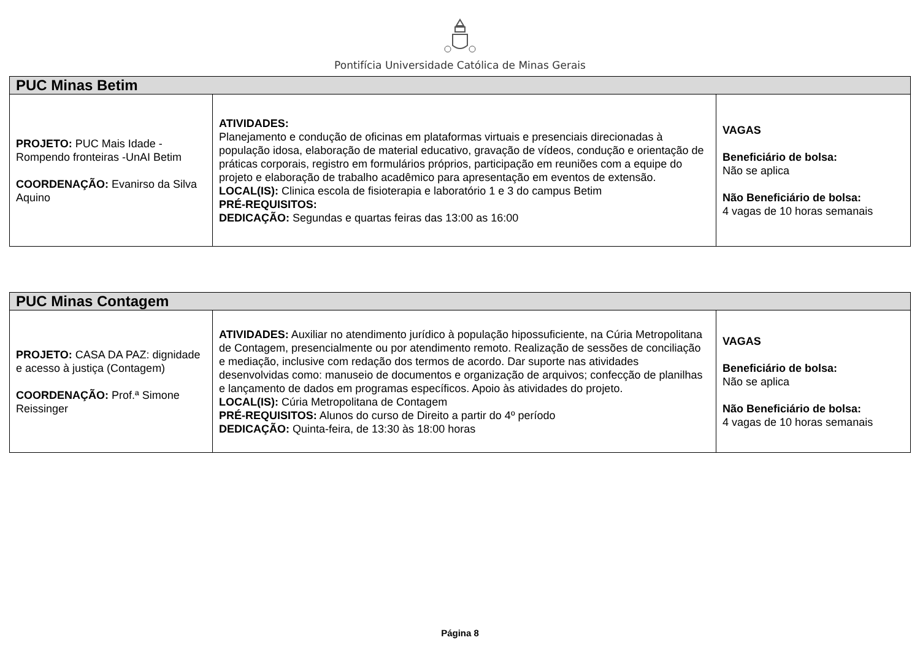Pontifícia Universidade Católica de Minas Gerais
| PUC Minas Betim | | |
| --- | --- | --- |
| PROJETO: PUC Mais Idade - Rompendo fronteiras -UnAI Betim COORDENAÇÃO: Evanirso da Silva Aquino | ATIVIDADES: Planejamento e condução de oficinas em plataformas virtuais e presenciais direcionadas à população idosa, elaboração de material educativo, gravação de vídeos, condução e orientação de práticas corporais, registro em formulários próprios, participação em reuniões com a equipe do projeto e elaboração de trabalho acadêmico para apresentação em eventos de extensão. LOCAL(IS): Clinica escola de fisioterapia e laboratório 1 e 3 do campus Betim PRÉ-REQUISITOS: DEDICAÇÃO: Segundas e quartas feiras das 13:00 as 16:00 | VAGAS Beneficiário de bolsa: Não se aplica Não Beneficiário de bolsa: 4 vagas de 10 horas semanais |
| PUC Minas Contagem | | |
| --- | --- | --- |
| PROJETO: CASA DA PAZ: dignidade e acesso à justiça (Contagem) COORDENAÇÃO: Prof.ª Simone Reissinger | ATIVIDADES: Auxiliar no atendimento jurídico à população hipossuficiente, na Cúria Metropolitana de Contagem, presencialmente ou por atendimento remoto. Realização de sessões de conciliação e mediação, inclusive com redação dos termos de acordo. Dar suporte nas atividades desenvolvidas como: manuseio de documentos e organização de arquivos; confecção de planilhas e lançamento de dados em programas específicos. Apoio às atividades do projeto. LOCAL(IS): Cúria Metropolitana de Contagem PRÉ-REQUISITOS: Alunos do curso de Direito a partir do 4º período DEDICAÇÃO: Quinta-feira, de 13:30 às 18:00 horas | VAGAS Beneficiário de bolsa: Não se aplica Não Beneficiário de bolsa: 4 vagas de 10 horas semanais |
Página 8